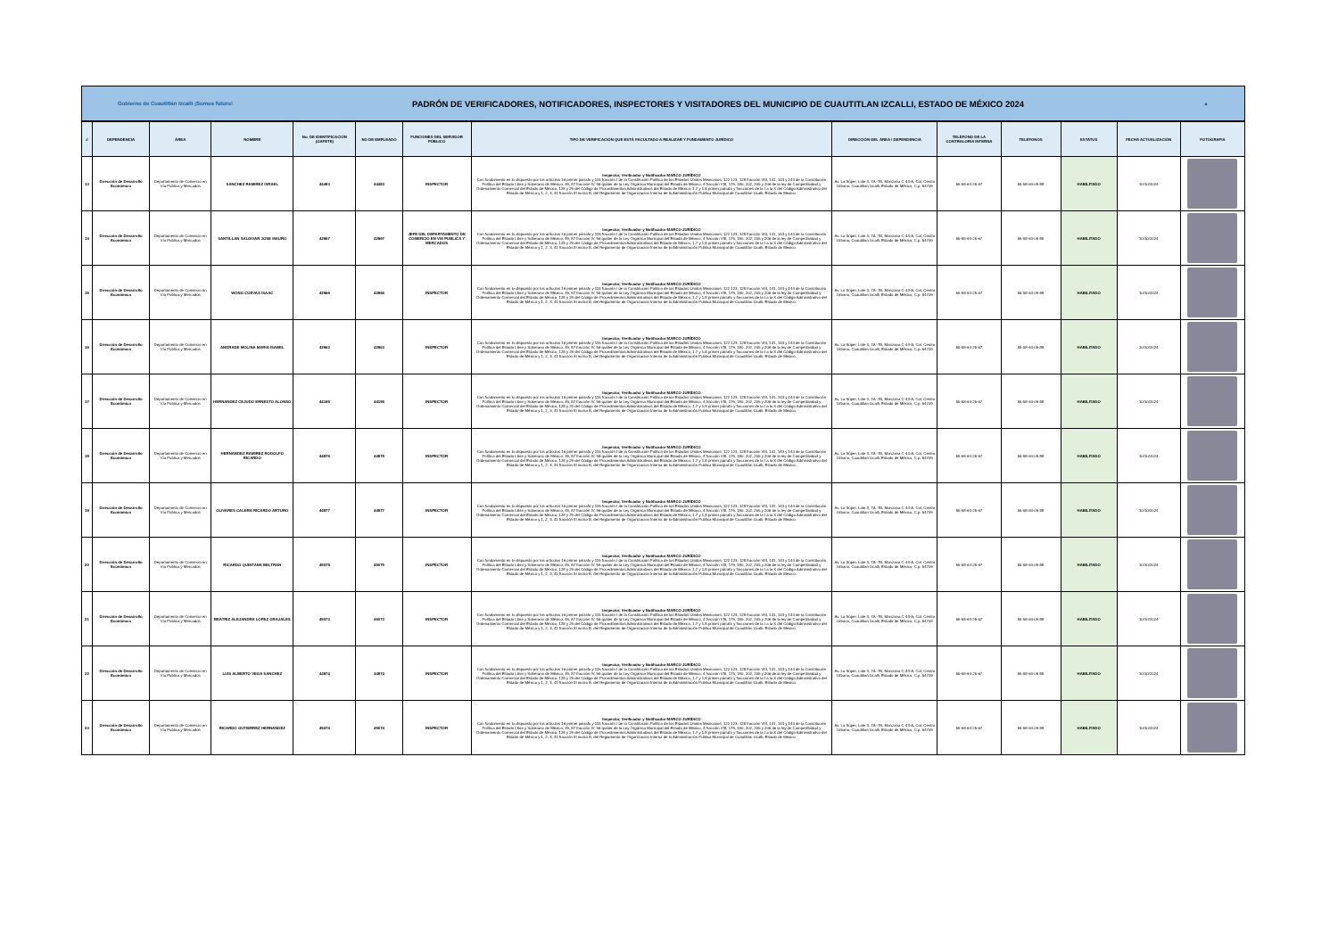Gobierno de Cuautitlán Izcalli ¡Somos futuro! PADRÓN DE VERIFICADORES, NOTIFICADORES, INSPECTORES Y VISITADORES DEL MUNICIPIO DE CUAUTITLAN IZCALLI, ESTADO DE MÉXICO 2024 ▲
| # | DEPENDENCIA | ÁREA | NOMBRE | No. DE IDENTIFICACIÓN (GAFETE) | NO DE EMPLEADO | FUNCIONES DEL SERVIDOR PÚBLICO | TIPO DE VERIFICACIÓN QUE ESTÁ FACULTADO A REALIZAR Y FUNDAMENTO JURÍDICO | DIRECCIÓN DEL ÁREA / DEPENDENCIA | TELÉFONO DE LA CONTRALORIA INTERNA | TELÉFONOS | ESTATUS | FECHA ACTUALIZACIÓN | FOTOGRAFIA |
| --- | --- | --- | --- | --- | --- | --- | --- | --- | --- | --- | --- | --- | --- |
| 13 | Dirección de Desarrollo Económico | Departamento de Comercio en Vía Publica y Mercados | SANCHEZ RAMIREZ ISRAEL | 44483 | 44483 | INSPECTOR | Inspector, Verificador y Notificador MARCO JURÍDICO Con fundamento en lo dispuesto por los artículos 16 primer párrafo y 115 fracción I de la Constitución Política de los Estados Unidos Mexicanos; 122 123, 128 fracción VIII, 141, 143 y 144 de la Constitución Política del Estado Libre y Soberano de México, 49, 87 fracción IV, 96 quáter de la Ley Orgánica Municipal del Estado de México, 4 fracción VIII, 179, 180, 202, 205 y 206 de la ley de Competitividad y Ordenamiento Comercial del Estado de México, 128 y 29 del Código de Procedimientos Administrativos del Estado de México, 1.7 y 1,8 primer párrafo y fracciones de la I a la X del Código Administrativo del Estado de México y 1, 2, 3, 41 fracción III inciso B, del Reglamento de Organizacion Interna de la Administración Publica Municipal de Cuautitlán Izcalli, Estado de Mexico. | Av. La Súper, Lote 3, 7A -7B, Manzana C-44-A, Col, Centro Urbano, Cuautitlan Izcalli, Estado de México, C.p. 54709 | 55-58-64-25-67 | 55-58-64-09-88 | HABILITADO | 10/10/2024 | |
| 14 | Dirección de Desarrollo Económico | Departamento de Comercio en Vía Publica y Mercados | SANTILLAN SALDIVAR JOSE MAURO | 42967 | 42967 | JEFE DEL DEPARTAMENTO DE COMERCIO EN VIA PUBLICA Y MERCADOS | Inspector, Verificador y Notificador MARCO JURÍDICO Con fundamento en lo dispuesto por los artículos 16 primer párrafo y 115 fracción I de la Constitución Política de los Estados Unidos Mexicanos; 122 123, 128 fracción VIII, 141, 143 y 144 de la Constitución Política del Estado Libre y Soberano de México, 49, 87 fracción IV, 96 quáter de la Ley Orgánica Municipal del Estado de México, 4 fracción VIII, 179, 180, 202, 205 y 206 de la ley de Competitividad y Ordenamiento Comercial del Estado de México, 128 y 29 del Código de Procedimientos Administrativos del Estado de México, 1.7 y 1,8 primer párrafo y fracciones de la I a la X del Código Administrativo del Estado de México y 1, 2, 3, 41 fracción III inciso B, del Reglamento de Organizacion Interna de la Administración Publica Municipal de Cuautitlán Izcalli, Estado de Mexico. | Av. La Súper, Lote 3, 7A -7B, Manzana C-44-A, Col, Centro Urbano, Cuautitlan Izcalli, Estado de México, C.p. 54709 | 55-58-64-25-67 | 55-58-64-09-88 | HABILITADO | 10/10/2024 | |
| 15 | Dirección de Desarrollo Económico | Departamento de Comercio en Vía Publica y Mercados | WONG CUEVAS ISAAC | 42966 | 42966 | INSPECTOR | Inspector, Verificador y Notificador MARCO JURÍDICO Con fundamento en lo dispuesto por los artículos 16 primer párrafo y 115 fracción I de la Constitución Política de los Estados Unidos Mexicanos; 122 123, 128 fracción VIII, 141, 143 y 144 de la Constitución Política del Estado Libre y Soberano de México, 49, 87 fracción IV, 96 quáter de la Ley Orgánica Municipal del Estado de México, 4 fracción VIII, 179, 180, 202, 205 y 206 de la ley de Competitividad y Ordenamiento Comercial del Estado de México, 128 y 29 del Código de Procedimientos Administrativos del Estado de México, 1.7 y 1,8 primer párrafo y fracciones de la I a la X del Código Administrativo del Estado de México y 1, 2, 3, 41 fracción III inciso B, del Reglamento de Organizacion Interna de la Administración Publica Municipal de Cuautitlán Izcalli, Estado de Mexico. | Av. La Súper, Lote 3, 7A -7B, Manzana C-44-A, Col, Centro Urbano, Cuautitlan Izcalli, Estado de México, C.p. 54709 | 55-58-64-25-67 | 55-58-64-09-88 | HABILITADO | 10/10/2024 | |
| 16 | Dirección de Desarrollo Económico | Departamento de Comercio en Vía Publica y Mercados | ANDRADE MOLINA MARIA ISABEL | 42963 | 42963 | INSPECTOR | Inspector, Verificador y Notificador MARCO JURÍDICO Con fundamento en lo dispuesto por los artículos 16 primer párrafo y 115 fracción I de la Constitución Política de los Estados Unidos Mexicanos; 122 123, 128 fracción VIII, 141, 143 y 144 de la Constitución Política del Estado Libre y Soberano de México, 49, 87 fracción IV, 96 quáter de la Ley Orgánica Municipal del Estado de México, 4 fracción VIII, 179, 180, 202, 205 y 206 de la ley de Competitividad y Ordenamiento Comercial del Estado de México, 128 y 29 del Código de Procedimientos Administrativos del Estado de México, 1.7 y 1,8 primer párrafo y fracciones de la I a la X del Código Administrativo del Estado de México y 1, 2, 3, 41 fracción III inciso B, del Reglamento de Organizacion Interna de la Administración Publica Municipal de Cuautitlán Izcalli, Estado de Mexico. | Av. La Súper, Lote 3, 7A -7B, Manzana C-44-A, Col, Centro Urbano, Cuautitlan Izcalli, Estado de México, C.p. 54709 | 55-58-64-25-67 | 55-58-64-09-88 | HABILITADO | 10/10/2024 | |
| 17 | Dirección de Desarrollo Económico | Departamento de Comercio en Vía Publica y Mercados | HERNANDEZ CEJUDO ERNESTO ALONSO | 44195 | 44195 | INSPECTOR | Inspector, Verificador y Notificador MARCO JURÍDICO Con fundamento en lo dispuesto por los artículos 16 primer párrafo y 115 fracción I de la Constitución Política de los Estados Unidos Mexicanos; 122 123, 128 fracción VIII, 141, 143 y 144 de la Constitución Política del Estado Libre y Soberano de México, 49, 87 fracción IV, 96 quáter de la Ley Orgánica Municipal del Estado de México, 4 fracción VIII, 179, 180, 202, 205 y 206 de la ley de Competitividad y Ordenamiento Comercial del Estado de México, 128 y 29 del Código de Procedimientos Administrativos del Estado de México, 1.7 y 1,8 primer párrafo y fracciones de la I a la X del Código Administrativo del Estado de México y 1, 2, 3, 41 fracción III inciso B, del Reglamento de Organizacion Interna de la Administración Publica Municipal de Cuautitlán Izcalli, Estado de Mexico. | Av. La Súper, Lote 3, 7A -7B, Manzana C-44-A, Col, Centro Urbano, Cuautitlan Izcalli, Estado de México, C.p. 54709 | 55-58-64-25-67 | 55-58-64-09-88 | HABILITADO | 10/10/2024 | |
| 18 | Dirección de Desarrollo Económico | Departamento de Comercio en Vía Publica y Mercados | HERNANDEZ RAMIREZ RODOLFO RICARDO | 44875 | 44875 | INSPECTOR | Inspector, Verificador y Notificador MARCO JURÍDICO Con fundamento en lo dispuesto por los artículos 16 primer párrafo y 115 fracción I de la Constitución Política de los Estados Unidos Mexicanos; 122 123, 128 fracción VIII, 141, 143 y 144 de la Constitución Política del Estado Libre y Soberano de México, 49, 87 fracción IV, 96 quáter de la Ley Orgánica Municipal del Estado de México, 4 fracción VIII, 179, 180, 202, 205 y 206 de la ley de Competitividad y Ordenamiento Comercial del Estado de México, 128 y 29 del Código de Procedimientos Administrativos del Estado de México, 1.7 y 1,8 primer párrafo y fracciones de la I a la X del Código Administrativo del Estado de México y 1, 2, 3, 41 fracción III inciso B, del Reglamento de Organizacion Interna de la Administración Publica Municipal de Cuautitlán Izcalli, Estado de Mexico. | Av. La Súper, Lote 3, 7A -7B, Manzana C-44-A, Col, Centro Urbano, Cuautitlan Izcalli, Estado de México, C.p. 54709 | 55-58-64-25-67 | 55-58-64-09-88 | HABILITADO | 10/10/2024 | |
| 19 | Dirección de Desarrollo Económico | Departamento de Comercio en Vía Publica y Mercados | OLIVARES CALERA RICARDO ARTURO | 44877 | 44877 | INSPECTOR | Inspector, Verificador y Notificador MARCO JURÍDICO Con fundamento en lo dispuesto por los artículos 16 primer párrafo y 115 fracción I de la Constitución Política de los Estados Unidos Mexicanos; 122 123, 128 fracción VIII, 141, 143 y 144 de la Constitución Política del Estado Libre y Soberano de México, 49, 87 fracción IV, 96 quáter de la Ley Orgánica Municipal del Estado de México, 4 fracción VIII, 179, 180, 202, 205 y 206 de la ley de Competitividad y Ordenamiento Comercial del Estado de México, 128 y 29 del Código de Procedimientos Administrativos del Estado de México, 1.7 y 1,8 primer párrafo y fracciones de la I a la X del Código Administrativo del Estado de México y 1, 2, 3, 41 fracción III inciso B, del Reglamento de Organizacion Interna de la Administración Publica Municipal de Cuautitlán Izcalli, Estado de Mexico. | Av. La Súper, Lote 3, 7A -7B, Manzana C-44-A, Col, Centro Urbano, Cuautitlan Izcalli, Estado de México, C.p. 54709 | 55-58-64-25-67 | 55-58-64-09-88 | HABILITADO | 10/10/2024 | |
| 20 | Dirección de Desarrollo Económico | Departamento de Comercio en Vía Publica y Mercados | RICARDO QUINTANA BELTRAN | 45075 | 45075 | INSPECTOR | Inspector, Verificador y Notificador MARCO JURÍDICO Con fundamento en lo dispuesto por los artículos 16 primer párrafo y 115 fracción I de la Constitución Política de los Estados Unidos Mexicanos; 122 123, 128 fracción VIII, 141, 143 y 144 de la Constitución Política del Estado Libre y Soberano de México, 49, 87 fracción IV, 96 quáter de la Ley Orgánica Municipal del Estado de México, 4 fracción VIII, 179, 180, 202, 205 y 206 de la ley de Competitividad y Ordenamiento Comercial del Estado de México, 128 y 29 del Código de Procedimientos Administrativos del Estado de México, 1.7 y 1,8 primer párrafo y fracciones de la I a la X del Código Administrativo del Estado de México y 1, 2, 3, 41 fracción III inciso B, del Reglamento de Organizacion Interna de la Administración Publica Municipal de Cuautitlán Izcalli, Estado de Mexico. | Av. La Súper, Lote 3, 7A -7B, Manzana C-44-A, Col, Centro Urbano, Cuautitlan Izcalli, Estado de México, C.p. 54709 | 55-58-64-25-67 | 55-58-64-09-88 | HABILITADO | 10/10/2024 | |
| 21 | Dirección de Desarrollo Económico | Departamento de Comercio en Vía Publica y Mercados | BEATRIZ ALEJANDRA LOPEZ GRAJALES | 45073 | 45073 | INSPECTOR | Inspector, Verificador y Notificador MARCO JURÍDICO Con fundamento en lo dispuesto por los artículos 16 primer párrafo y 115 fracción I de la Constitución Política de los Estados Unidos Mexicanos; 122 123, 128 fracción VIII, 141, 143 y 144 de la Constitución Política del Estado Libre y Soberano de México, 49, 87 fracción IV, 96 quáter de la Ley Orgánica Municipal del Estado de México, 4 fracción VIII, 179, 180, 202, 205 y 206 de la ley de Competitividad y Ordenamiento Comercial del Estado de México, 128 y 29 del Código de Procedimientos Administrativos del Estado de México, 1.7 y 1,8 primer párrafo y fracciones de la I a la X del Código Administrativo del Estado de México y 1, 2, 3, 41 fracción III inciso B, del Reglamento de Organizacion Interna de la Administración Publica Municipal de Cuautitlán Izcalli, Estado de Mexico. | Av. La Súper, Lote 3, 7A -7B, Manzana C-44-A, Col, Centro Urbano, Cuautitlan Izcalli, Estado de México, C.p. 54709 | 55-58-64-25-67 | 55-58-64-09-88 | HABILITADO | 10/10/2024 | |
| 22 | Dirección de Desarrollo Económico | Departamento de Comercio en Vía Publica y Mercados | LUIS ALBERTO VEGA SANCHEZ | 44874 | 44874 | INSPECTOR | Inspector, Verificador y Notificador MARCO JURÍDICO Con fundamento en lo dispuesto por los artículos 16 primer párrafo y 115 fracción I de la Constitución Política de los Estados Unidos Mexicanos; 122 123, 128 fracción VIII, 141, 143 y 144 de la Constitución Política del Estado Libre y Soberano de México, 49, 87 fracción IV, 96 quáter de la Ley Orgánica Municipal del Estado de México, 4 fracción VIII, 179, 180, 202, 205 y 206 de la ley de Competitividad y Ordenamiento Comercial del Estado de México, 128 y 29 del Código de Procedimientos Administrativos del Estado de México, 1.7 y 1,8 primer párrafo y fracciones de la I a la X del Código Administrativo del Estado de México y 1, 2, 3, 41 fracción III inciso B, del Reglamento de Organizacion Interna de la Administración Publica Municipal de Cuautitlán Izcalli, Estado de Mexico. | Av. La Súper, Lote 3, 7A -7B, Manzana C-44-A, Col, Centro Urbano, Cuautitlan Izcalli, Estado de México, C.p. 54709 | 55-58-64-25-67 | 55-58-64-09-88 | HABILITADO | 10/10/2024 | |
| 23 | Dirección de Desarrollo Económico | Departamento de Comercio en Vía Publica y Mercados | RICARDO GUTIERREZ HERNANDEZ | 45074 | 45074 | INSPECTOR | Inspector, Verificador y Notificador MARCO JURÍDICO Con fundamento en lo dispuesto por los artículos 16 primer párrafo y 115 fracción I de la Constitución Política de los Estados Unidos Mexicanos; 122 123, 128 fracción VIII, 141, 143 y 144 de la Constitución Política del Estado Libre y Soberano de México, 49, 87 fracción IV, 96 quáter de la Ley Orgánica Municipal del Estado de México, 4 fracción VIII, 179, 180, 202, 205 y 206 de la ley de Competitividad y Ordenamiento Comercial del Estado de México, 128 y 29 del Código de Procedimientos Administrativos del Estado de México, 1.7 y 1,8 primer párrafo y fracciones de la I a la X del Código Administrativo del Estado de México y 1, 2, 3, 41 fracción III inciso B, del Reglamento de Organizacion Interna de la Administración Publica Municipal de Cuautitlán Izcalli, Estado de Mexico. | Av. La Súper, Lote 3, 7A -7B, Manzana C-44-A, Col, Centro Urbano, Cuautitlan Izcalli, Estado de México, C.p. 54709 | 55-58-64-25-67 | 55-58-64-09-88 | HABILITADO | 10/10/2024 | |